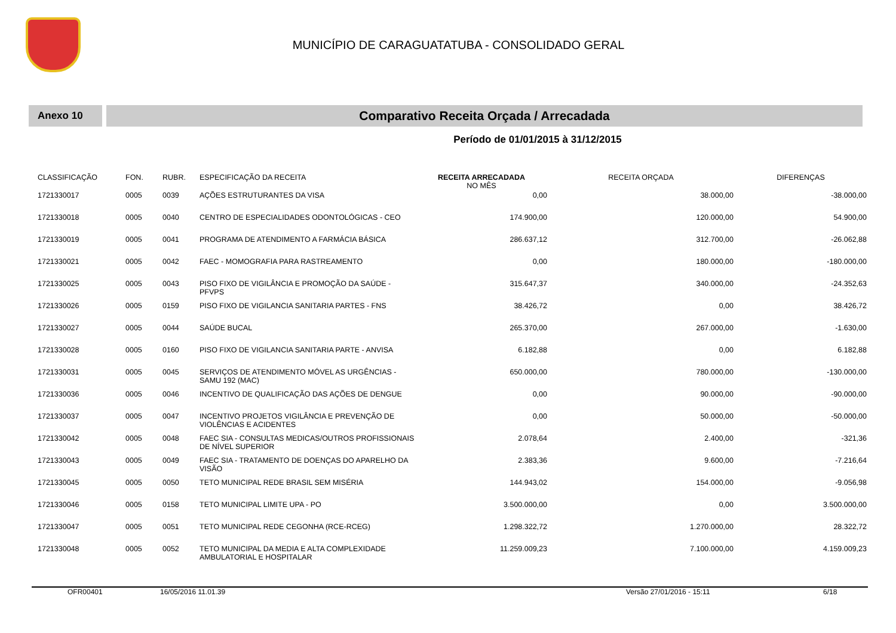MUNICÍPIO DE CARAGUATATUBA - CONSOLIDADO GERAL
Anexo 10
Comparativo Receita Orçada / Arrecadada
Período de 01/01/2015 à 31/12/2015
| CLASSIFICAÇÃO | FON. | RUBR. | ESPECIFICAÇÃO DA RECEITA | RECEITA ARRECADADA NO MÊS | RECEITA ORÇADA | DIFERENÇAS |
| --- | --- | --- | --- | --- | --- | --- |
| 1721330017 | 0005 | 0039 | AÇÕES ESTRUTURANTES DA VISA | 0,00 | 38.000,00 | -38.000,00 |
| 1721330018 | 0005 | 0040 | CENTRO DE ESPECIALIDADES ODONTOLÓGICAS - CEO | 174.900,00 | 120.000,00 | 54.900,00 |
| 1721330019 | 0005 | 0041 | PROGRAMA DE ATENDIMENTO A FARMÁCIA BÁSICA | 286.637,12 | 312.700,00 | -26.062,88 |
| 1721330021 | 0005 | 0042 | FAEC - MOMOGRAFIA PARA RASTREAMENTO | 0,00 | 180.000,00 | -180.000,00 |
| 1721330025 | 0005 | 0043 | PISO FIXO DE VIGILÂNCIA E PROMOÇÃO DA SAÚDE - PFVPS | 315.647,37 | 340.000,00 | -24.352,63 |
| 1721330026 | 0005 | 0159 | PISO FIXO DE VIGILANCIA SANITARIA PARTES - FNS | 38.426,72 | 0,00 | 38.426,72 |
| 1721330027 | 0005 | 0044 | SAÚDE BUCAL | 265.370,00 | 267.000,00 | -1.630,00 |
| 1721330028 | 0005 | 0160 | PISO FIXO DE VIGILANCIA SANITARIA PARTE - ANVISA | 6.182,88 | 0,00 | 6.182,88 |
| 1721330031 | 0005 | 0045 | SERVIÇOS DE ATENDIMENTO MÓVEL AS URGÊNCIAS - SAMU 192 (MAC) | 650.000,00 | 780.000,00 | -130.000,00 |
| 1721330036 | 0005 | 0046 | INCENTIVO DE QUALIFICAÇÃO DAS AÇÕES DE DENGUE | 0,00 | 90.000,00 | -90.000,00 |
| 1721330037 | 0005 | 0047 | INCENTIVO PROJETOS VIGILÂNCIA E PREVENÇÃO DE VIOLÊNCIAS E ACIDENTES | 0,00 | 50.000,00 | -50.000,00 |
| 1721330042 | 0005 | 0048 | FAEC SIA - CONSULTAS MEDICAS/OUTROS PROFISSIONAIS DE NÍVEL SUPERIOR | 2.078,64 | 2.400,00 | -321,36 |
| 1721330043 | 0005 | 0049 | FAEC SIA - TRATAMENTO DE DOENÇAS DO APARELHO DA VISÃO | 2.383,36 | 9.600,00 | -7.216,64 |
| 1721330045 | 0005 | 0050 | TETO MUNICIPAL REDE BRASIL SEM MISÉRIA | 144.943,02 | 154.000,00 | -9.056,98 |
| 1721330046 | 0005 | 0158 | TETO MUNICIPAL LIMITE UPA - PO | 3.500.000,00 | 0,00 | 3.500.000,00 |
| 1721330047 | 0005 | 0051 | TETO MUNICIPAL REDE CEGONHA (RCE-RCEG) | 1.298.322,72 | 1.270.000,00 | 28.322,72 |
| 1721330048 | 0005 | 0052 | TETO MUNICIPAL DA MEDIA E ALTA COMPLEXIDADE AMBULATORIAL E HOSPITALAR | 11.259.009,23 | 7.100.000,00 | 4.159.009,23 |
OFR00401 16/05/2016 11.01.39 Versão 27/01/2016 - 15:11 6/18